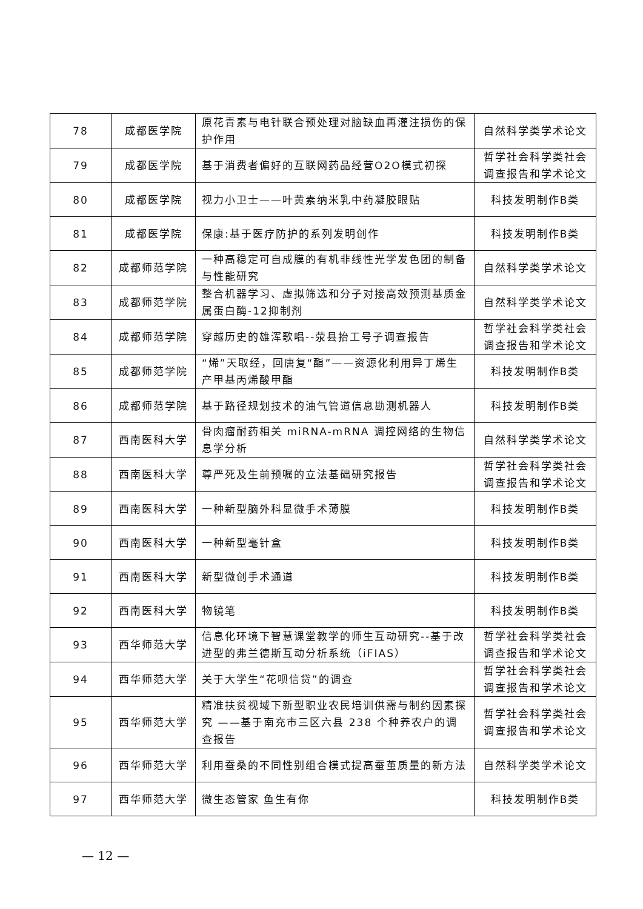| 78 | 成都医学院 | 原花青素与电针联合预处理对脑缺血再灌注损伤的保护作用 | 自然科学类学术论文 |
| 79 | 成都医学院 | 基于消费者偏好的互联网药品经营O2O模式初探 | 哲学社会科学类社会调查报告和学术论文 |
| 80 | 成都医学院 | 视力小卫士——叶黄素纳米乳中药凝胶眼贴 | 科技发明制作B类 |
| 81 | 成都医学院 | 保康:基于医疗防护的系列发明创作 | 科技发明制作B类 |
| 82 | 成都师范学院 | 一种高稳定可自成膜的有机非线性光学发色团的制备与性能研究 | 自然科学类学术论文 |
| 83 | 成都师范学院 | 整合机器学习、虚拟筛选和分子对接高效预测基质金属蛋白酶-12抑制剂 | 自然科学类学术论文 |
| 84 | 成都师范学院 | 穿越历史的雄浑歌唱--荥县抬工号子调查报告 | 哲学社会科学类社会调查报告和学术论文 |
| 85 | 成都师范学院 | “烯”天取经，回唐复“酯”——资源化利用异丁烯生产甲基丙烯酸甲酯 | 科技发明制作B类 |
| 86 | 成都师范学院 | 基于路径规划技术的油气管道信息勘测机器人 | 科技发明制作B类 |
| 87 | 西南医科大学 | 骨肉瘤耐药相关 miRNA-mRNA 调控网络的生物信息学分析 | 自然科学类学术论文 |
| 88 | 西南医科大学 | 尊严死及生前预嘱的立法基础研究报告 | 哲学社会科学类社会调查报告和学术论文 |
| 89 | 西南医科大学 | 一种新型脑外科显微手术薄膜 | 科技发明制作B类 |
| 90 | 西南医科大学 | 一种新型毫针盒 | 科技发明制作B类 |
| 91 | 西南医科大学 | 新型微创手术通道 | 科技发明制作B类 |
| 92 | 西南医科大学 | 物镜笔 | 科技发明制作B类 |
| 93 | 西华师范大学 | 信息化环境下智慧课堂教学的师生互动研究--基于改进型的弗兰德斯互动分析系统（iFIAS） | 哲学社会科学类社会调查报告和学术论文 |
| 94 | 西华师范大学 | 关于大学生“花呗信贷”的调查 | 哲学社会科学类社会调查报告和学术论文 |
| 95 | 西华师范大学 | 精准扶贫视域下新型职业农民培训供需与制约因素探究 ——基于南充市三区六县 238 个种养农户的调查报告 | 哲学社会科学类社会调查报告和学术论文 |
| 96 | 西华师范大学 | 利用蚕桑的不同性别组合模式提高蚕茧质量的新方法 | 自然科学类学术论文 |
| 97 | 西华师范大学 | 微生态管家 鱼生有你 | 科技发明制作B类 |
— 12 —